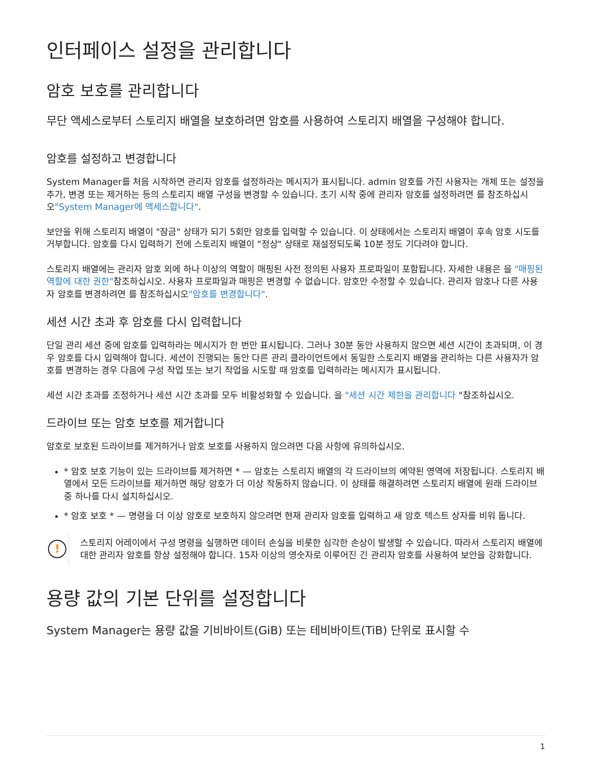인터페이스 설정을 관리합니다
암호 보호를 관리합니다
무단 액세스로부터 스토리지 배열을 보호하려면 암호를 사용하여 스토리지 배열을 구성해야 합니다.
암호를 설정하고 변경합니다
System Manager를 처음 시작하면 관리자 암호를 설정하라는 메시지가 표시됩니다. admin 암호를 가진 사용자는 개체 또는 설정을 추가, 변경 또는 제거하는 등의 스토리지 배열 구성을 변경할 수 있습니다. 초기 시작 중에 관리자 암호를 설정하려면 를 참조하십시오"System Manager에 액세스합니다".
보안을 위해 스토리지 배열이 "잠금" 상태가 되기 5회만 암호를 입력할 수 있습니다. 이 상태에서는 스토리지 배열이 후속 암호 시도를 거부합니다. 암호를 다시 입력하기 전에 스토리지 배열이 "정상" 상태로 재설정되도록 10분 정도 기다려야 합니다.
스토리지 배열에는 관리자 암호 외에 하나 이상의 역할이 매핑된 사전 정의된 사용자 프로파일이 포함됩니다. 자세한 내용은 을 "매핑된 역할에 대한 권한"참조하십시오. 사용자 프로파일과 매핑은 변경할 수 없습니다. 암호만 수정할 수 있습니다. 관리자 암호나 다른 사용자 암호를 변경하려면 를 참조하십시오"암호를 변경합니다".
세션 시간 초과 후 암호를 다시 입력합니다
단일 관리 세션 중에 암호를 입력하라는 메시지가 한 번만 표시됩니다. 그러나 30분 동안 사용하지 않으면 세션 시간이 초과되며, 이 경우 암호를 다시 입력해야 합니다. 세션이 진행되는 동안 다른 관리 클라이언트에서 동일한 스토리지 배열을 관리하는 다른 사용자가 암호를 변경하는 경우 다음에 구성 작업 또는 보기 작업을 시도할 때 암호를 입력하라는 메시지가 표시됩니다.
세션 시간 초과를 조정하거나 세션 시간 초과를 모두 비활성화할 수 있습니다. 을 "세션 시간 제한을 관리합니다 "참조하십시오.
드라이브 또는 암호 보호를 제거합니다
암호로 보호된 드라이브를 제거하거나 암호 보호를 사용하지 않으려면 다음 사항에 유의하십시오.
* 암호 보호 기능이 있는 드라이브를 제거하면 * — 암호는 스토리지 배열의 각 드라이브의 예약된 영역에 저장됩니다. 스토리지 배열에서 모든 드라이브를 제거하면 해당 암호가 더 이상 작동하지 않습니다. 이 상태를 해결하려면 스토리지 배열에 원래 드라이브 중 하나를 다시 설치하십시오.
* 암호 보호 * — 명령을 더 이상 암호로 보호하지 않으려면 현재 관리자 암호를 입력하고 새 암호 텍스트 상자를 비워 둡니다.
!
스토리지 어레이에서 구성 명령을 실행하면 데이터 손실을 비롯한 심각한 손상이 발생할 수 있습니다. 따라서 스토리지 배열에 대한 관리자 암호를 항상 설정해야 합니다. 15자 이상의 영숫자로 이루어진 긴 관리자 암호를 사용하여 보안을 강화합니다.
용량 값의 기본 단위를 설정합니다
System Manager는 용량 값을 기비바이트(GiB) 또는 테비바이트(TiB) 단위로 표시할 수
1